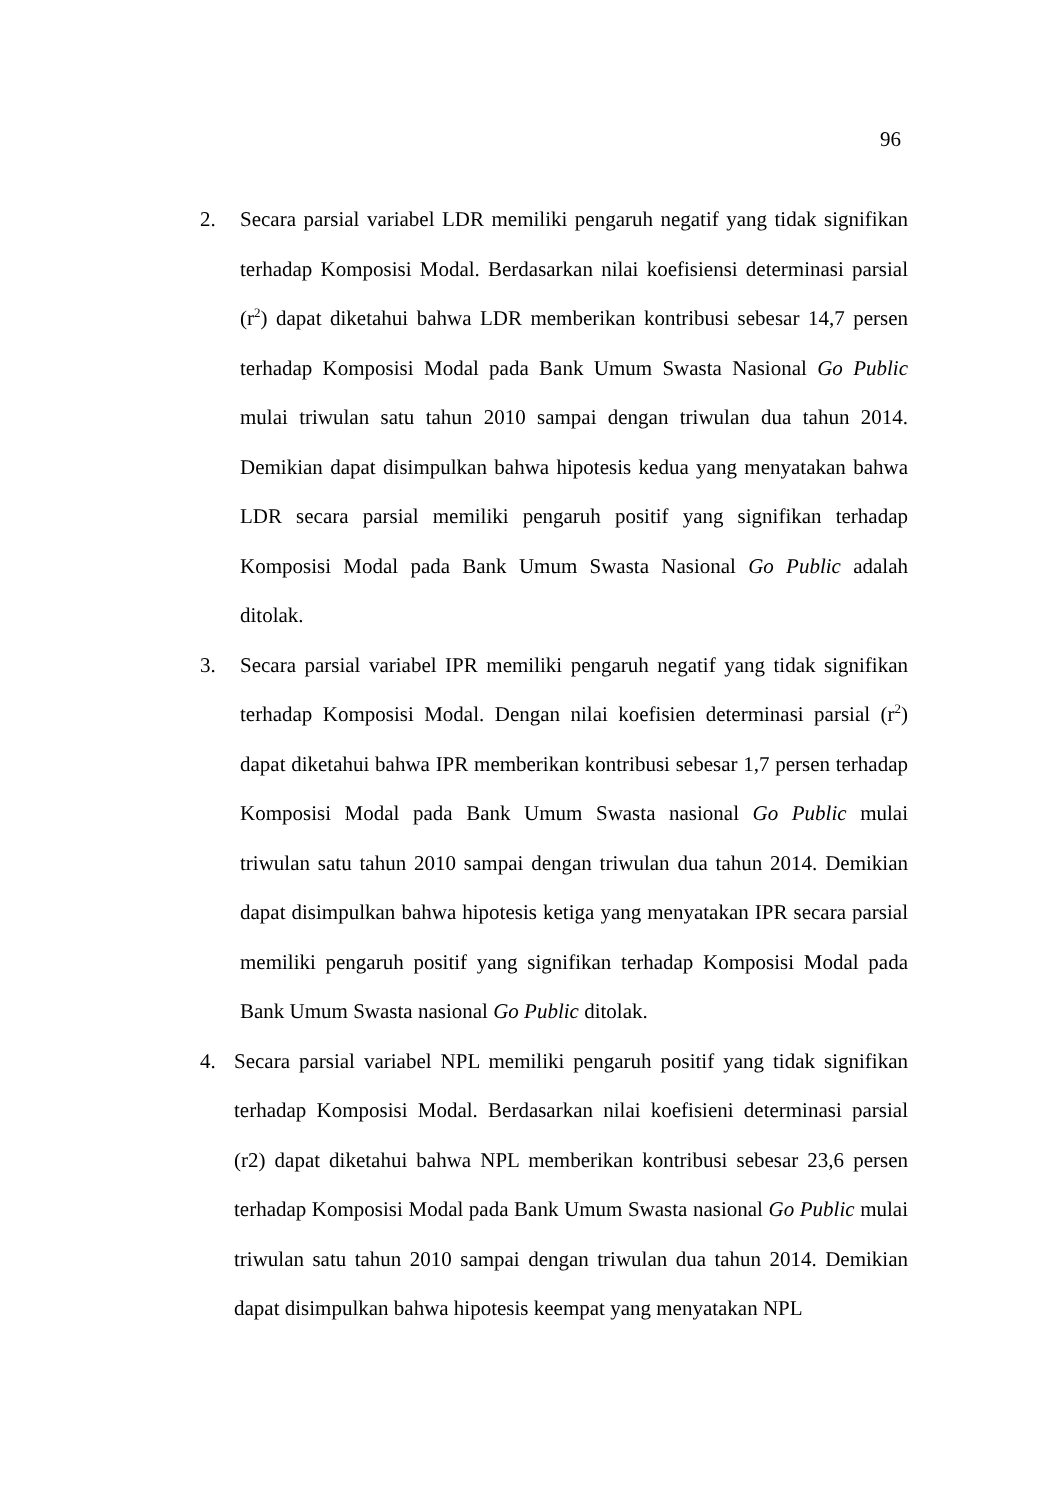96
2. Secara parsial variabel LDR memiliki pengaruh negatif yang tidak signifikan terhadap Komposisi Modal. Berdasarkan nilai koefisiensi determinasi parsial (r<sup>2</sup>) dapat diketahui bahwa LDR memberikan kontribusi sebesar 14,7 persen terhadap Komposisi Modal pada Bank Umum Swasta Nasional Go Public mulai triwulan satu tahun 2010 sampai dengan triwulan dua tahun 2014. Demikian dapat disimpulkan bahwa hipotesis kedua yang menyatakan bahwa LDR secara parsial memiliki pengaruh positif yang signifikan terhadap Komposisi Modal pada Bank Umum Swasta Nasional Go Public adalah ditolak.
3. Secara parsial variabel IPR memiliki pengaruh negatif yang tidak signifikan terhadap Komposisi Modal. Dengan nilai koefisien determinasi parsial (r<sup>2</sup>) dapat diketahui bahwa IPR memberikan kontribusi sebesar 1,7 persen terhadap Komposisi Modal pada Bank Umum Swasta nasional Go Public mulai triwulan satu tahun 2010 sampai dengan triwulan dua tahun 2014. Demikian dapat disimpulkan bahwa hipotesis ketiga yang menyatakan IPR secara parsial memiliki pengaruh positif yang signifikan terhadap Komposisi Modal pada Bank Umum Swasta nasional Go Public ditolak.
4. Secara parsial variabel NPL memiliki pengaruh positif yang tidak signifikan terhadap Komposisi Modal. Berdasarkan nilai koefisieni determinasi parsial (r2) dapat diketahui bahwa NPL memberikan kontribusi sebesar 23,6 persen terhadap Komposisi Modal pada Bank Umum Swasta nasional Go Public mulai triwulan satu tahun 2010 sampai dengan triwulan dua tahun 2014. Demikian dapat disimpulkan bahwa hipotesis keempat yang menyatakan NPL